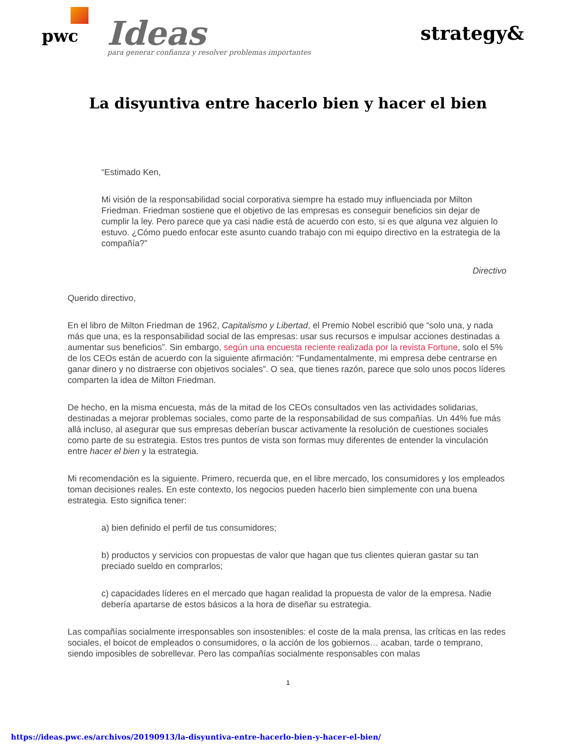pwc Ideas
para generar confianza y resolver problemas importantes
strategy&
La disyuntiva entre hacerlo bien y hacer el bien
“Estimado Ken,
Mi visión de la responsabilidad social corporativa siempre ha estado muy influenciada por Milton Friedman. Friedman sostiene que el objetivo de las empresas es conseguir beneficios sin dejar de cumplir la ley. Pero parece que ya casi nadie está de acuerdo con esto, si es que alguna vez alguien lo estuvo. ¿Cómo puedo enfocar este asunto cuando trabajo con mi equipo directivo en la estrategia de la compañía?”
Directivo
Querido directivo,
En el libro de Milton Friedman de 1962, Capitalismo y Libertad, el Premio Nobel escribió que “solo una, y nada más que una, es la responsabilidad social de las empresas: usar sus recursos e impulsar acciones destinadas a aumentar sus beneficios”. Sin embargo, según una encuesta reciente realizada por la revista Fortune, solo el 5% de los CEOs están de acuerdo con la siguiente afirmación: “Fundamentalmente, mi empresa debe centrarse en ganar dinero y no distraerse con objetivos sociales”. O sea, que tienes razón, parece que solo unos pocos líderes comparten la idea de Milton Friedman.
De hecho, en la misma encuesta, más de la mitad de los CEOs consultados ven las actividades solidarias, destinadas a mejorar problemas sociales, como parte de la responsabilidad de sus compañías. Un 44% fue más allá incluso, al asegurar que sus empresas deberían buscar activamente la resolución de cuestiones sociales como parte de su estrategia. Estos tres puntos de vista son formas muy diferentes de entender la vinculación entre hacer el bien y la estrategia.
Mi recomendación es la siguiente. Primero, recuerda que, en el libre mercado, los consumidores y los empleados toman decisiones reales. En este contexto, los negocios pueden hacerlo bien simplemente con una buena estrategia. Esto significa tener:
a) bien definido el perfil de tus consumidores;
b) productos y servicios con propuestas de valor que hagan que tus clientes quieran gastar su tan preciado sueldo en comprarlos;
c) capacidades líderes en el mercado que hagan realidad la propuesta de valor de la empresa. Nadie debería apartarse de estos básicos a la hora de diseñar su estrategia.
Las compañías socialmente irresponsables son insostenibles: el coste de la mala prensa, las críticas en las redes sociales, el boicot de empleados o consumidores, o la acción de los gobiernos… acaban, tarde o temprano, siendo imposibles de sobrellevar. Pero las compañías socialmente responsables con malas
1
https://ideas.pwc.es/archivos/20190913/la-disyuntiva-entre-hacerlo-bien-y-hacer-el-bien/